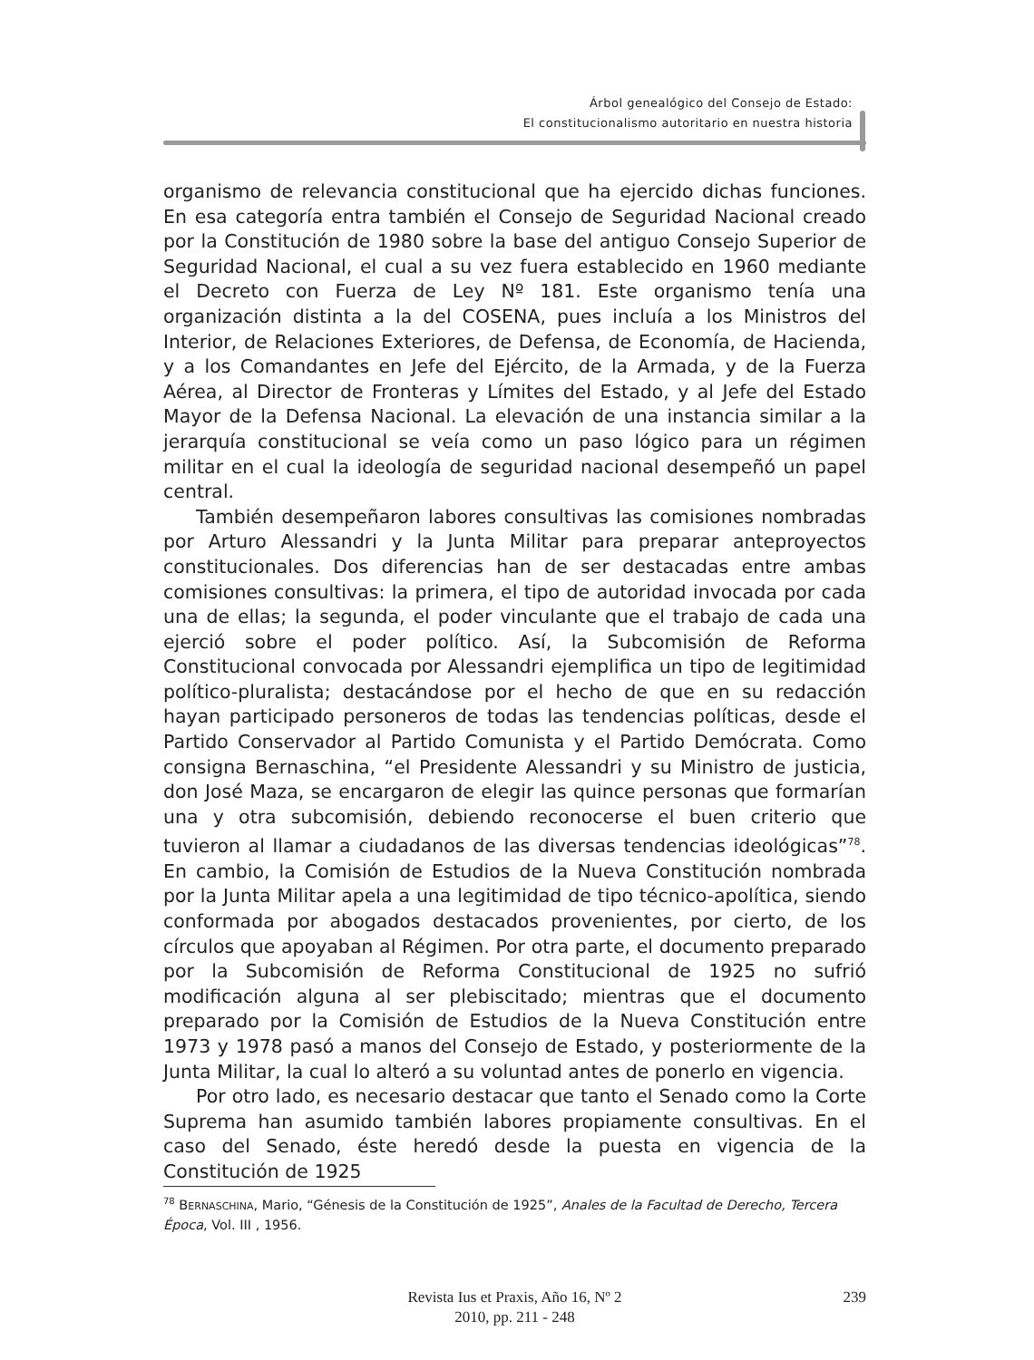Árbol genealógico del Consejo de Estado:
El constitucionalismo autoritario en nuestra historia
organismo de relevancia constitucional que ha ejercido dichas funciones. En esa categoría entra también el Consejo de Seguridad Nacional creado por la Constitución de 1980 sobre la base del antiguo Consejo Superior de Seguridad Nacional, el cual a su vez fuera establecido en 1960 mediante el Decreto con Fuerza de Ley Nº 181. Este organismo tenía una organización distinta a la del COSENA, pues incluía a los Ministros del Interior, de Relaciones Exteriores, de Defensa, de Economía, de Hacienda, y a los Comandantes en Jefe del Ejército, de la Armada, y de la Fuerza Aérea, al Director de Fronteras y Límites del Estado, y al Jefe del Estado Mayor de la Defensa Nacional. La elevación de una instancia similar a la jerarquía constitucional se veía como un paso lógico para un régimen militar en el cual la ideología de seguridad nacional desempeñó un papel central.
También desempeñaron labores consultivas las comisiones nombradas por Arturo Alessandri y la Junta Militar para preparar anteproyectos constitucionales. Dos diferencias han de ser destacadas entre ambas comisiones consultivas: la primera, el tipo de autoridad invocada por cada una de ellas; la segunda, el poder vinculante que el trabajo de cada una ejerció sobre el poder político. Así, la Subcomisión de Reforma Constitucional convocada por Alessandri ejemplifica un tipo de legitimidad político-pluralista; destacándose por el hecho de que en su redacción hayan participado personeros de todas las tendencias políticas, desde el Partido Conservador al Partido Comunista y el Partido Demócrata. Como consigna Bernaschina, “el Presidente Alessandri y su Ministro de justicia, don José Maza, se encargaron de elegir las quince personas que formarían una y otra subcomisión, debiendo reconocerse el buen criterio que tuvieron al llamar a ciudadanos de las diversas tendencias ideológicas”<sup>78</sup>. En cambio, la Comisión de Estudios de la Nueva Constitución nombrada por la Junta Militar apela a una legitimidad de tipo técnico-apolítica, siendo conformada por abogados destacados provenientes, por cierto, de los círculos que apoyaban al Régimen. Por otra parte, el documento preparado por la Subcomisión de Reforma Constitucional de 1925 no sufrió modificación alguna al ser plebiscitado; mientras que el documento preparado por la Comisión de Estudios de la Nueva Constitución entre 1973 y 1978 pasó a manos del Consejo de Estado, y posteriormente de la Junta Militar, la cual lo alteró a su voluntad antes de ponerlo en vigencia.
Por otro lado, es necesario destacar que tanto el Senado como la Corte Suprema han asumido también labores propiamente consultivas. En el caso del Senado, éste heredó desde la puesta en vigencia de la Constitución de 1925
<sup>78</sup> BERNASCHINA, Mario, “Génesis de la Constitución de 1925”, Anales de la Facultad de Derecho, Tercera Época, Vol. III , 1956.
Revista Ius et Praxis, Año 16, Nº 2
2010, pp. 211 - 248
239